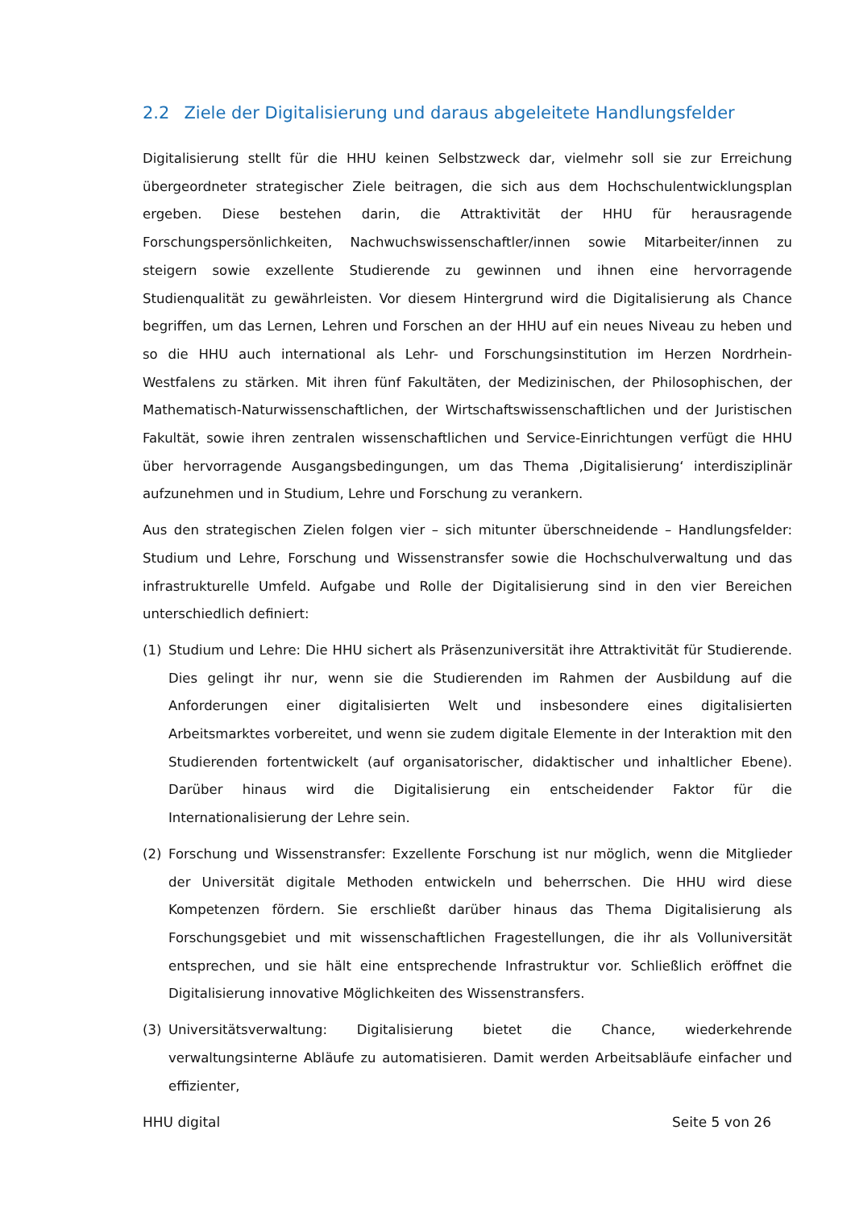2.2 Ziele der Digitalisierung und daraus abgeleitete Handlungsfelder
Digitalisierung stellt für die HHU keinen Selbstzweck dar, vielmehr soll sie zur Erreichung übergeordneter strategischer Ziele beitragen, die sich aus dem Hochschulentwicklungsplan ergeben. Diese bestehen darin, die Attraktivität der HHU für herausragende Forschungspersönlichkeiten, Nachwuchswissenschaftler/innen sowie Mitarbeiter/innen zu steigern sowie exzellente Studierende zu gewinnen und ihnen eine hervorragende Studienqualität zu gewährleisten. Vor diesem Hintergrund wird die Digitalisierung als Chance begriffen, um das Lernen, Lehren und Forschen an der HHU auf ein neues Niveau zu heben und so die HHU auch international als Lehr- und Forschungsinstitution im Herzen Nordrhein-Westfalens zu stärken. Mit ihren fünf Fakultäten, der Medizinischen, der Philosophischen, der Mathematisch-Naturwissenschaftlichen, der Wirtschaftswissenschaftlichen und der Juristischen Fakultät, sowie ihren zentralen wissenschaftlichen und Service-Einrichtungen verfügt die HHU über hervorragende Ausgangsbedingungen, um das Thema ‚Digitalisierung‘ interdisziplinär aufzunehmen und in Studium, Lehre und Forschung zu verankern.
Aus den strategischen Zielen folgen vier – sich mitunter überschneidende – Handlungsfelder: Studium und Lehre, Forschung und Wissenstransfer sowie die Hochschulverwaltung und das infrastrukturelle Umfeld. Aufgabe und Rolle der Digitalisierung sind in den vier Bereichen unterschiedlich definiert:
(1) Studium und Lehre: Die HHU sichert als Präsenzuniversität ihre Attraktivität für Studierende. Dies gelingt ihr nur, wenn sie die Studierenden im Rahmen der Ausbildung auf die Anforderungen einer digitalisierten Welt und insbesondere eines digitalisierten Arbeitsmarktes vorbereitet, und wenn sie zudem digitale Elemente in der Interaktion mit den Studierenden fortentwickelt (auf organisatorischer, didaktischer und inhaltlicher Ebene). Darüber hinaus wird die Digitalisierung ein entscheidender Faktor für die Internationalisierung der Lehre sein.
(2) Forschung und Wissenstransfer: Exzellente Forschung ist nur möglich, wenn die Mitglieder der Universität digitale Methoden entwickeln und beherrschen. Die HHU wird diese Kompetenzen fördern. Sie erschließt darüber hinaus das Thema Digitalisierung als Forschungsgebiet und mit wissenschaftlichen Fragestellungen, die ihr als Volluniversität entsprechen, und sie hält eine entsprechende Infrastruktur vor. Schließlich eröffnet die Digitalisierung innovative Möglichkeiten des Wissenstransfers.
(3) Universitätsverwaltung: Digitalisierung bietet die Chance, wiederkehrende verwaltungsinterne Abläufe zu automatisieren. Damit werden Arbeitsabläufe einfacher und effizienter,
HHU digital Seite 5 von 26